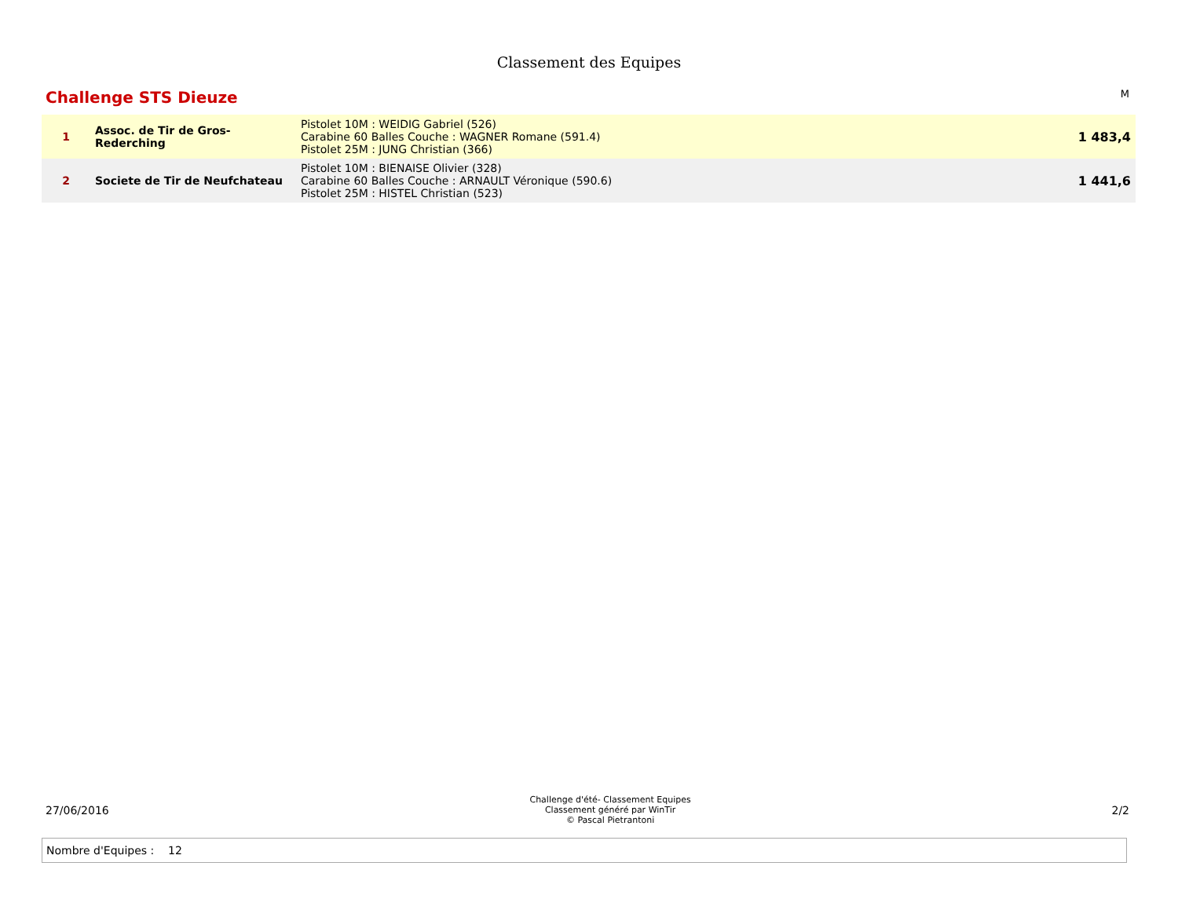Classement des Equipes
Challenge STS Dieuze
M
| 1 | Assoc. de Tir de Gros-Rederching | Pistolet 10M : WEIDIG Gabriel (526) Carabine 60 Balles Couche : WAGNER Romane (591.4) Pistolet 25M : JUNG Christian (366) | 1 483,4 |
| 2 | Societe de Tir de Neufchateau | Pistolet 10M : BIENAISE Olivier (328) Carabine 60 Balles Couche : ARNAULT Véronique (590.6) Pistolet 25M : HISTEL Christian (523) | 1 441,6 |
27/06/2016
Challenge d'été- Classement Equipes
Classement généré par WinTir
© Pascal Pietrantoni
2/2
Nombre d'Equipes : 12